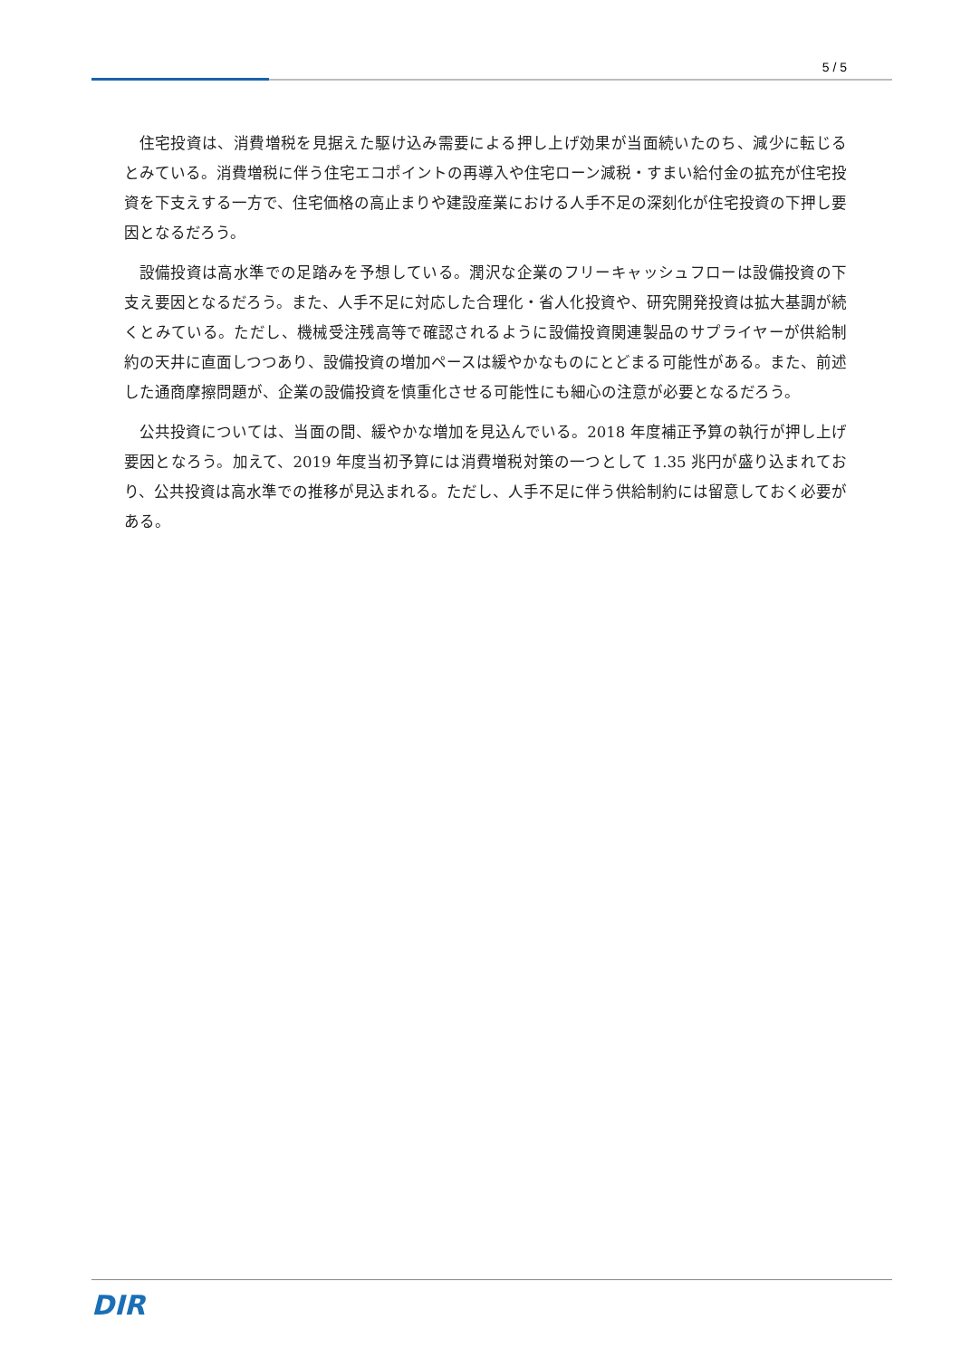5 / 5
住宅投資は、消費増税を見据えた駆け込み需要による押し上げ効果が当面続いたのち、減少に転じるとみている。消費増税に伴う住宅エコポイントの再導入や住宅ローン減税・すまい給付金の拡充が住宅投資を下支えする一方で、住宅価格の高止まりや建設産業における人手不足の深刻化が住宅投資の下押し要因となるだろう。
設備投資は高水準での足踏みを予想している。潤沢な企業のフリーキャッシュフローは設備投資の下支え要因となるだろう。また、人手不足に対応した合理化・省人化投資や、研究開発投資は拡大基調が続くとみている。ただし、機械受注残高等で確認されるように設備投資関連製品のサプライヤーが供給制約の天井に直面しつつあり、設備投資の増加ペースは緩やかなものにとどまる可能性がある。また、前述した通商摩擦問題が、企業の設備投資を慎重化させる可能性にも細心の注意が必要となるだろう。
公共投資については、当面の間、緩やかな増加を見込んでいる。2018 年度補正予算の執行が押し上げ要因となろう。加えて、2019 年度当初予算には消費増税対策の一つとして 1.35 兆円が盛り込まれており、公共投資は高水準での推移が見込まれる。ただし、人手不足に伴う供給制約には留意しておく必要がある。
DIR